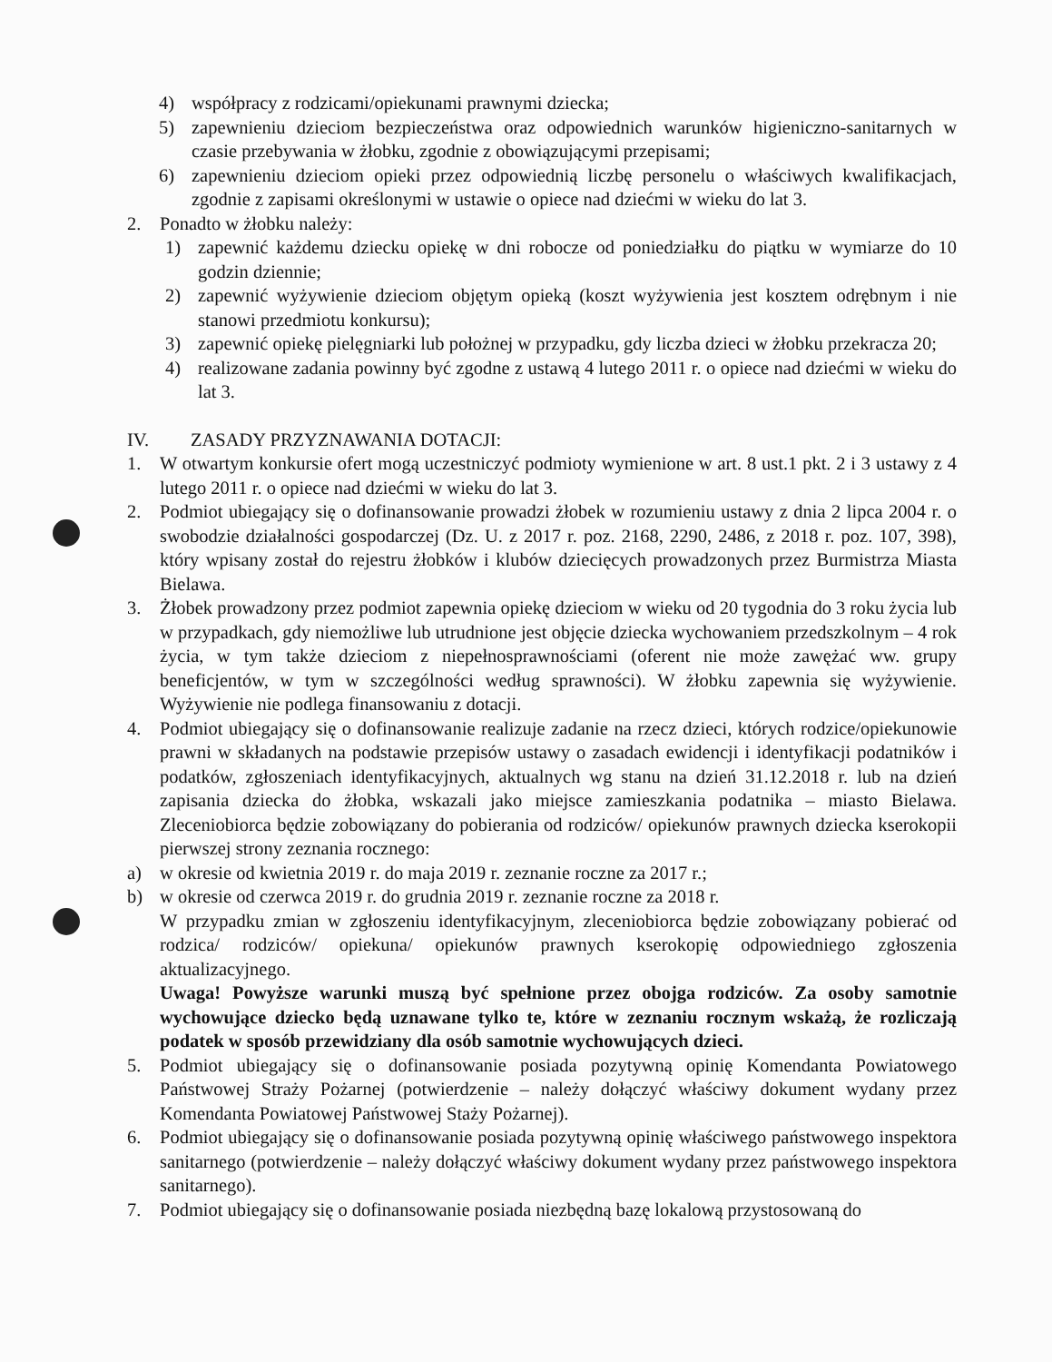4) współpracy z rodzicami/opiekunami prawnymi dziecka;
5) zapewnieniu dzieciom bezpieczeństwa oraz odpowiednich warunków higieniczno-sanitarnych w czasie przebywania w żłobku, zgodnie z obowiązującymi przepisami;
6) zapewnieniu dzieciom opieki przez odpowiednią liczbę personelu o właściwych kwalifikacjach, zgodnie z zapisami określonymi w ustawie o opiece nad dziećmi w wieku do lat 3.
2. Ponadto w żłobku należy:
1) zapewnić każdemu dziecku opiekę w dni robocze od poniedziałku do piątku w wymiarze do 10 godzin dziennie;
2) zapewnić wyżywienie dzieciom objętym opieką (koszt wyżywienia jest kosztem odrębnym i nie stanowi przedmiotu konkursu);
3) zapewnić opiekę pielęgniarki lub położnej w przypadku, gdy liczba dzieci w żłobku przekracza 20;
4) realizowane zadania powinny być zgodne z ustawą 4 lutego 2011 r. o opiece nad dziećmi w wieku do lat 3.
IV. ZASADY PRZYZNAWANIA DOTACJI:
1. W otwartym konkursie ofert mogą uczestniczyć podmioty wymienione w art. 8 ust.1 pkt. 2 i 3 ustawy z 4 lutego 2011 r. o opiece nad dziećmi w wieku do lat 3.
2. Podmiot ubiegający się o dofinansowanie prowadzi żłobek w rozumieniu ustawy z dnia 2 lipca 2004 r. o swobodzie działalności gospodarczej (Dz. U. z 2017 r. poz. 2168, 2290, 2486, z 2018 r. poz. 107, 398), który wpisany został do rejestru żłobków i klubów dziecięcych prowadzonych przez Burmistrza Miasta Bielawa.
3. Żłobek prowadzony przez podmiot zapewnia opiekę dzieciom w wieku od 20 tygodnia do 3 roku życia lub w przypadkach, gdy niemożliwe lub utrudnione jest objęcie dziecka wychowaniem przedszkolnym – 4 rok życia, w tym także dzieciom z niepełnosprawnościami (oferent nie może zawężać ww. grupy beneficjentów, w tym w szczególności według sprawności). W żłobku zapewnia się wyżywienie. Wyżywienie nie podlega finansowaniu z dotacji.
4. Podmiot ubiegający się o dofinansowanie realizuje zadanie na rzecz dzieci, których rodzice/opiekunowie prawni w składanych na podstawie przepisów ustawy o zasadach ewidencji i identyfikacji podatników i podatków, zgłoszeniach identyfikacyjnych, aktualnych wg stanu na dzień 31.12.2018 r. lub na dzień zapisania dziecka do żłobka, wskazali jako miejsce zamieszkania podatnika – miasto Bielawa. Zleceniobiorca będzie zobowiązany do pobierania od rodziców/ opiekunów prawnych dziecka kserokopii pierwszej strony zeznania rocznego:
a) w okresie od kwietnia 2019 r. do maja 2019 r. zeznanie roczne za 2017 r.;
b) w okresie od czerwca 2019 r. do grudnia 2019 r. zeznanie roczne za 2018 r.
W przypadku zmian w zgłoszeniu identyfikacyjnym, zleceniobiorca będzie zobowiązany pobierać od rodzica/ rodziców/ opiekuna/ opiekunów prawnych kserokopię odpowiedniego zgłoszenia aktualizacyjnego.
Uwaga! Powyższe warunki muszą być spełnione przez obojga rodziców. Za osoby samotnie wychowujące dziecko będą uznawane tylko te, które w zeznaniu rocznym wskażą, że rozliczają podatek w sposób przewidziany dla osób samotnie wychowujących dzieci.
5. Podmiot ubiegający się o dofinansowanie posiada pozytywną opinię Komendanta Powiatowego Państwowej Straży Pożarnej (potwierdzenie – należy dołączyć właściwy dokument wydany przez Komendanta Powiatowej Państwowej Staży Pożarnej).
6. Podmiot ubiegający się o dofinansowanie posiada pozytywną opinię właściwego państwowego inspektora sanitarnego (potwierdzenie – należy dołączyć właściwy dokument wydany przez państwowego inspektora sanitarnego).
7. Podmiot ubiegający się o dofinansowanie posiada niezbędną bazę lokalową przystosowaną do